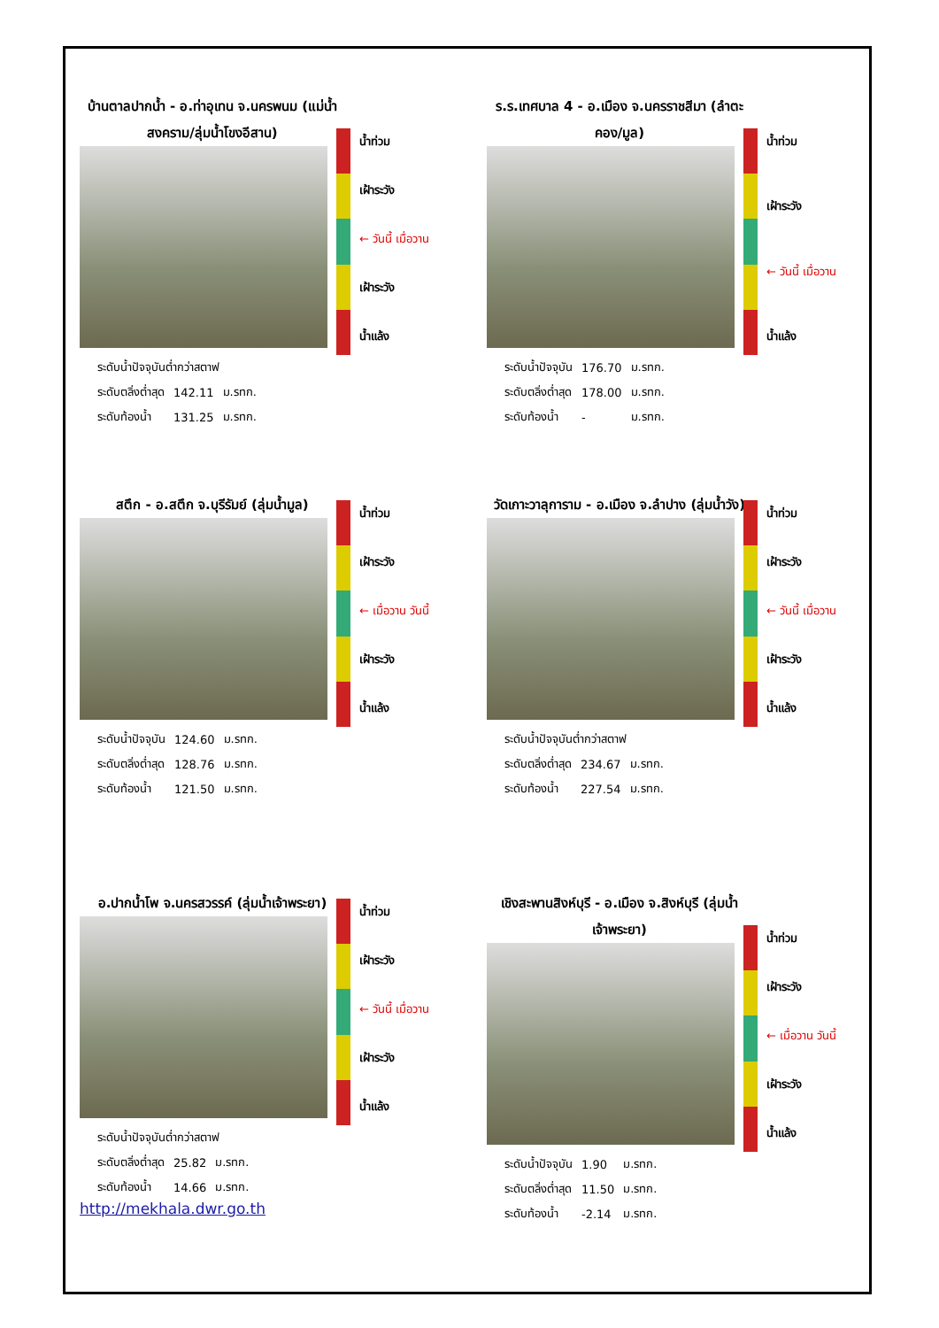บ้านตาลปากน้ำ - อ.ท่าอุเทน จ.นครพนม (แม่น้ำสงคราม/ลุ่มน้ำโขงอีสาน)
น้ำท่วม
เฝ้าระวัง
← วันนี้ เมื่อวาน
เฝ้าระวัง
น้ำแล้ง
| ระดับน้ำปัจจุบันต่ำกว่าสตาฟ | | |
| ระดับตลิ่งต่ำสุด | 142.11 | ม.รทก. |
| ระดับท้องน้ำ | 131.25 | ม.รทก. |
ร.ร.เทศบาล 4 - อ.เมือง จ.นครราชสีมา (ลำตะคอง/มูล)
น้ำท่วม
เฝ้าระวัง
← วันนี้ เมื่อวาน
น้ำแล้ง
| ระดับน้ำปัจจุบัน | 176.70 | ม.รทก. |
| ระดับตลิ่งต่ำสุด | 178.00 | ม.รทก. |
| ระดับท้องน้ำ | - | ม.รทก. |
สตึก - อ.สตึก จ.บุรีรัมย์ (ลุ่มน้ำมูล)
น้ำท่วม
เฝ้าระวัง
← เมื่อวาน วันนี้
เฝ้าระวัง
น้ำแล้ง
| ระดับน้ำปัจจุบัน | 124.60 | ม.รทก. |
| ระดับตลิ่งต่ำสุด | 128.76 | ม.รทก. |
| ระดับท้องน้ำ | 121.50 | ม.รทก. |
วัดเกาะวาลุการาม - อ.เมือง จ.ลำปาง (ลุ่มน้ำวัง)
น้ำท่วม
เฝ้าระวัง
← วันนี้ เมื่อวาน
เฝ้าระวัง
น้ำแล้ง
| ระดับน้ำปัจจุบันต่ำกว่าสตาฟ | | |
| ระดับตลิ่งต่ำสุด | 234.67 | ม.รทก. |
| ระดับท้องน้ำ | 227.54 | ม.รทก. |
อ.ปากน้ำโพ จ.นครสวรรค์ (ลุ่มน้ำเจ้าพระยา)
น้ำท่วม
เฝ้าระวัง
← วันนี้ เมื่อวาน
เฝ้าระวัง
น้ำแล้ง
| ระดับน้ำปัจจุบันต่ำกว่าสตาฟ | | |
| ระดับตลิ่งต่ำสุด | 25.82 | ม.รทก. |
| ระดับท้องน้ำ | 14.66 | ม.รทก. |
http://mekhala.dwr.go.th
เชิงสะพานสิงห์บุรี - อ.เมือง จ.สิงห์บุรี (ลุ่มน้ำเจ้าพระยา)
น้ำท่วม
เฝ้าระวัง
← เมื่อวาน วันนี้
เฝ้าระวัง
น้ำแล้ง
| ระดับน้ำปัจจุบัน | 1.90 | ม.รทก. |
| ระดับตลิ่งต่ำสุด | 11.50 | ม.รทก. |
| ระดับท้องน้ำ | -2.14 | ม.รทก. |